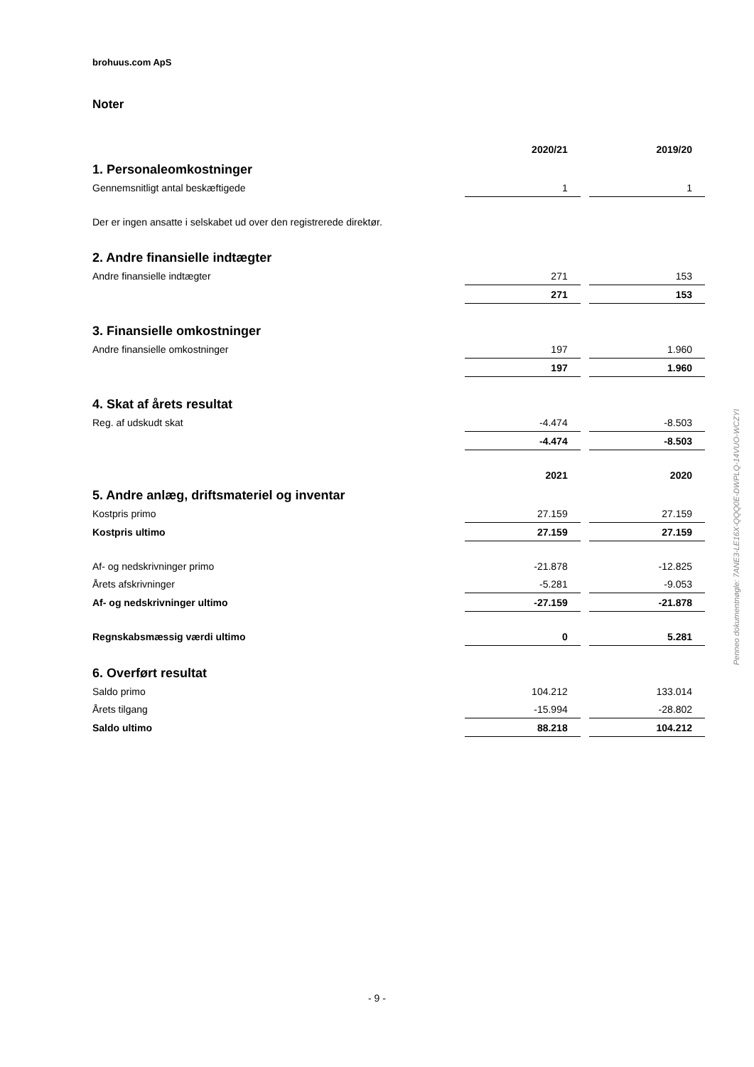brohuus.com ApS
Noter
| | 2020/21 | | 2019/20 |
| 1. Personaleomkostninger | | | |
| Gennemsnitligt antal beskæftigede | 1 | | 1 |
| Der er ingen ansatte i selskabet ud over den registrerede direktør. | | | |
| 2. Andre finansielle indtægter | | | |
| Andre finansielle indtægter | 271 | | 153 |
| | 271 | | 153 |
| 3. Finansielle omkostninger | | | |
| Andre finansielle omkostninger | 197 | | 1.960 |
| | 197 | | 1.960 |
| 4. Skat af årets resultat | | | |
| Reg. af udskudt skat | -4.474 | | -8.503 |
| | -4.474 | | -8.503 |
| | 2021 | | 2020 |
| 5. Andre anlæg, driftsmateriel og inventar | | | |
| Kostpris primo | 27.159 | | 27.159 |
| Kostpris ultimo | 27.159 | | 27.159 |
| Af- og nedskrivninger primo | -21.878 | | -12.825 |
| Årets afskrivninger | -5.281 | | -9.053 |
| Af- og nedskrivninger ultimo | -27.159 | | -21.878 |
| Regnskabsmæssig værdi ultimo | 0 | | 5.281 |
| 6. Overført resultat | | | |
| Saldo primo | 104.212 | | 133.014 |
| Årets tilgang | -15.994 | | -28.802 |
| Saldo ultimo | 88.218 | | 104.212 |
Penneo dokumentnøgle: 7ANE3-LE16X-QQQ0E-DWPLQ-14VUO-WCZYI
- 9 -